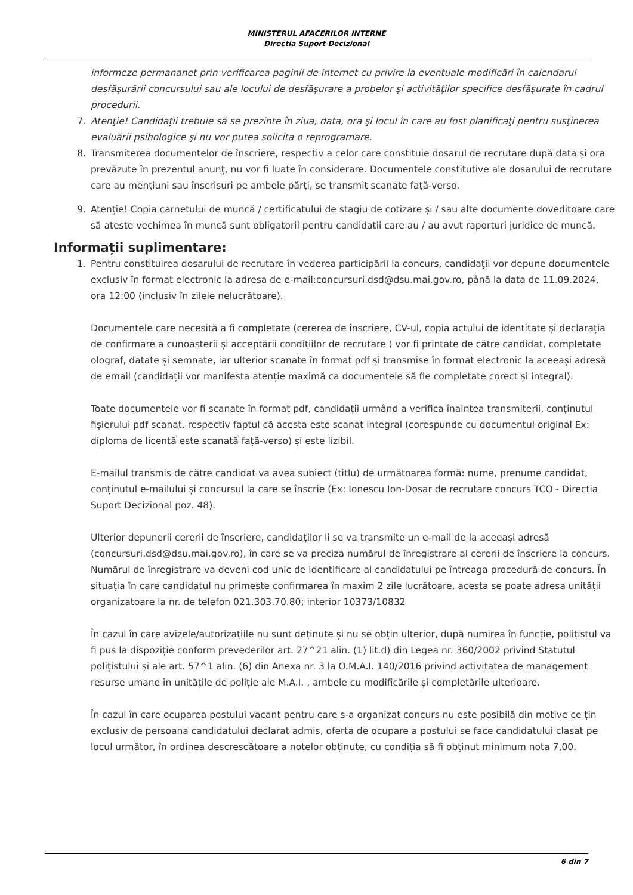MINISTERUL AFACERILOR INTERNE
Directia Suport Decizional
informeze permananet prin verificarea paginii de internet cu privire la eventuale modificări în calendarul desfășurării concursului sau ale locului de desfășurare a probelor și activităților specifice desfășurate în cadrul procedurii.
7. Atenţie! Candidaţii trebuie să se prezinte în ziua, data, ora şi locul în care au fost planificaţi pentru susţinerea evaluării psihologice şi nu vor putea solicita o reprogramare.
8. Transmiterea documentelor de înscriere, respectiv a celor care constituie dosarul de recrutare după data și ora prevăzute în prezentul anunț, nu vor fi luate în considerare. Documentele constitutive ale dosarului de recrutare care au menţiuni sau înscrisuri pe ambele părţi, se transmit scanate faţă-verso.
9. Atenție! Copia carnetului de muncă / certificatului de stagiu de cotizare și / sau alte documente doveditoare care să ateste vechimea în muncă sunt obligatorii pentru candidatii care au / au avut raporturi juridice de muncă.
Informații suplimentare:
1. Pentru constituirea dosarului de recrutare în vederea participării la concurs, candidaţii vor depune documentele exclusiv în format electronic la adresa de e-mail:concursuri.dsd@dsu.mai.gov.ro, până la data de 11.09.2024, ora 12:00 (inclusiv în zilele nelucrătoare).
Documentele care necesită a fi completate (cererea de înscriere, CV-ul, copia actului de identitate și declarația de confirmare a cunoașterii și acceptării condițiilor de recrutare ) vor fi printate de către candidat, completate olograf, datate și semnate, iar ulterior scanate în format pdf și transmise în format electronic la aceeași adresă de email (candidații vor manifesta atenție maximă ca documentele să fie completate corect și integral).
Toate documentele vor fi scanate în format pdf, candidații urmând a verifica înaintea transmiterii, conținutul fișierului pdf scanat, respectiv faptul că acesta este scanat integral (corespunde cu documentul original Ex: diploma de licentă este scanată față-verso) și este lizibil.
E-mailul transmis de către candidat va avea subiect (titlu) de următoarea formă: nume, prenume candidat, conținutul e-mailului și concursul la care se înscrie (Ex: Ionescu Ion-Dosar de recrutare concurs TCO - Directia Suport Decizional poz. 48).
Ulterior depunerii cererii de înscriere, candidaților li se va transmite un e-mail de la aceeași adresă (concursuri.dsd@dsu.mai.gov.ro), în care se va preciza numărul de înregistrare al cererii de înscriere la concurs. Numărul de înregistrare va deveni cod unic de identificare al candidatului pe întreaga procedură de concurs. În situația în care candidatul nu primește confirmarea în maxim 2 zile lucrătoare, acesta se poate adresa unității organizatoare la nr. de telefon 021.303.70.80; interior 10373/10832
În cazul în care avizele/autorizațiile nu sunt deținute și nu se obțin ulterior, după numirea în funcție, polițistul va fi pus la dispoziție conform prevederilor art. 27^21 alin. (1) lit.d) din Legea nr. 360/2002 privind Statutul polițistului și ale art. 57^1 alin. (6) din Anexa nr. 3 la O.M.A.I. 140/2016 privind activitatea de management resurse umane în unitățile de poliție ale M.A.I. , ambele cu modificările și completările ulterioare.
În cazul în care ocuparea postului vacant pentru care s-a organizat concurs nu este posibilă din motive ce țin exclusiv de persoana candidatului declarat admis, oferta de ocupare a postului se face candidatului clasat pe locul următor, în ordinea descrescătoare a notelor obținute, cu condiția să fi obținut minimum nota 7,00.
6 din 7